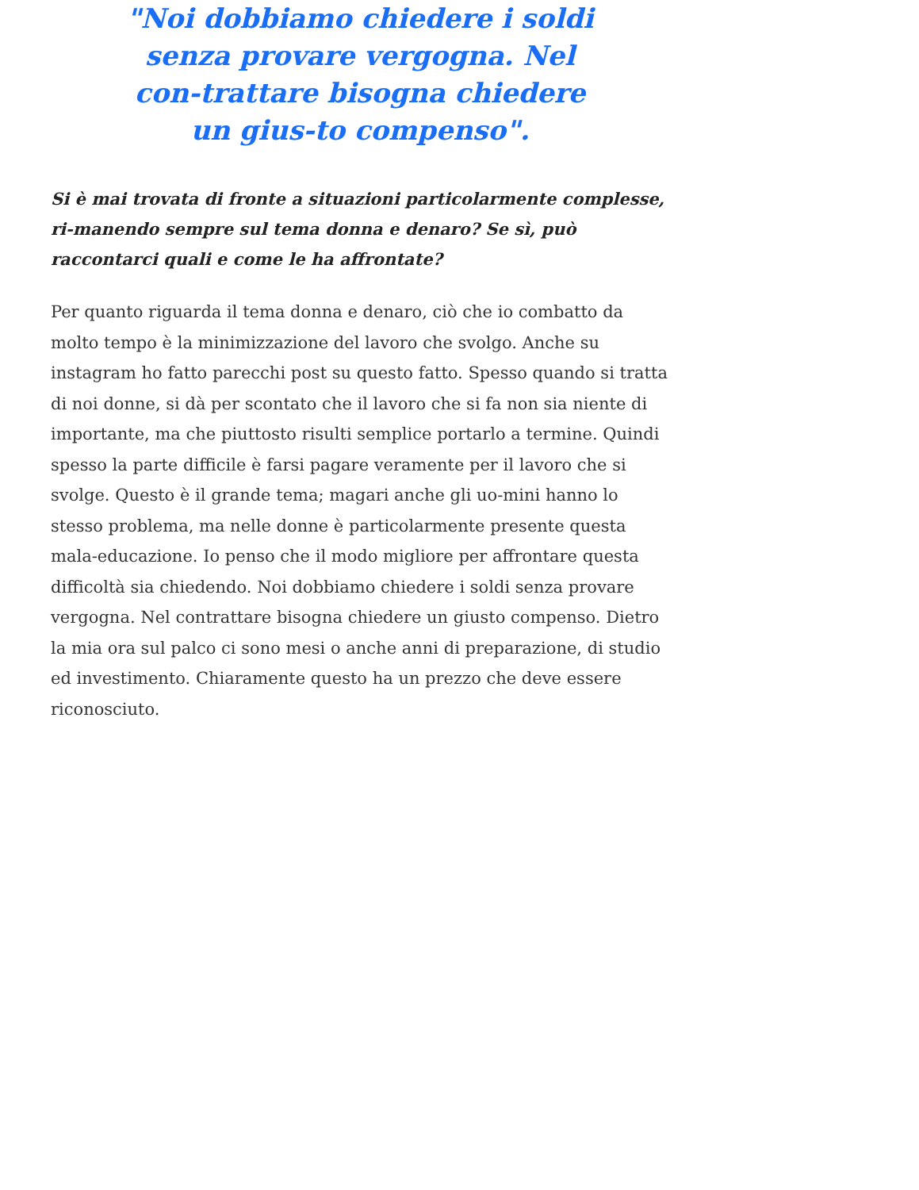"Noi dobbiamo chiedere i soldi senza provare vergogna. Nel con-trattare bisogna chiedere un gius-to compenso".
Si è mai trovata di fronte a situazioni particolarmente complesse, ri-manendo sempre sul tema donna e denaro? Se sì, può raccontarci quali e come le ha affrontate?
Per quanto riguarda il tema donna e denaro, ciò che io combatto da molto tempo è la minimizzazione del lavoro che svolgo. Anche su instagram ho fatto parecchi post su questo fatto. Spesso quando si tratta di noi donne, si dà per scontato che il lavoro che si fa non sia niente di importante, ma che piuttosto risulti semplice portarlo a termine. Quindi spesso la parte difficile è farsi pagare veramente per il lavoro che si svolge. Questo è il grande tema; magari anche gli uo-mini hanno lo stesso problema, ma nelle donne è particolarmente presente questa mala-educazione. Io penso che il modo migliore per affrontare questa difficoltà sia chiedendo. Noi dobbiamo chiedere i soldi senza provare vergogna. Nel contrattare bisogna chiedere un giusto compenso. Dietro la mia ora sul palco ci sono mesi o anche anni di preparazione, di studio ed investimento. Chiaramente questo ha un prezzo che deve essere riconosciuto.